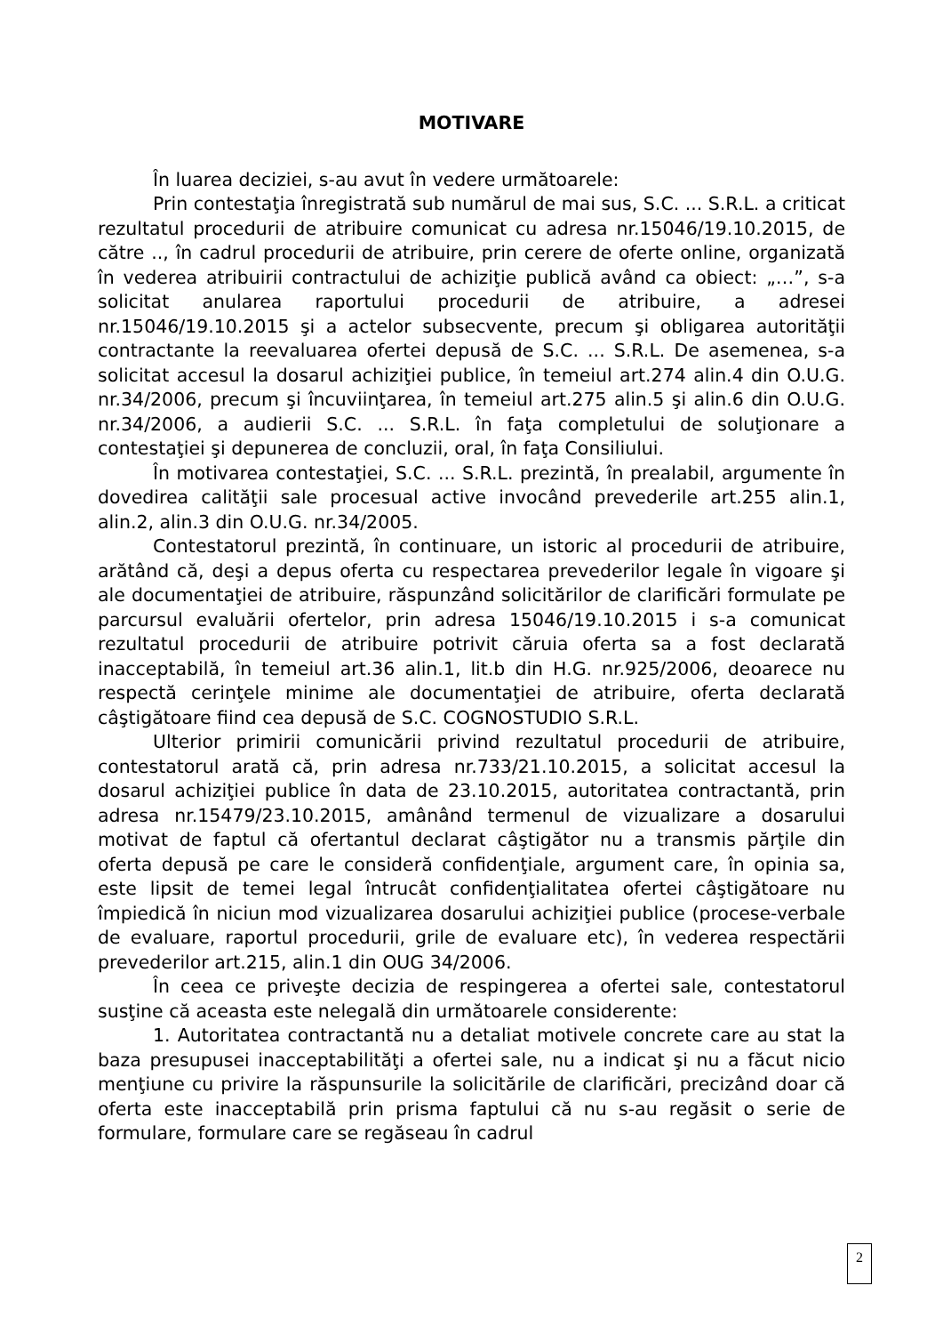MOTIVARE
În luarea deciziei, s-au avut în vedere următoarele:
Prin contestaţia înregistrată sub numărul de mai sus, S.C. ... S.R.L. a criticat rezultatul procedurii de atribuire comunicat cu adresa nr.15046/19.10.2015, de către .., în cadrul procedurii de atribuire, prin cerere de oferte online, organizată în vederea atribuirii contractului de achiziţie publică având ca obiect: „…”, s-a solicitat anularea raportului procedurii de atribuire, a adresei nr.15046/19.10.2015 şi a actelor subsecvente, precum şi obligarea autorităţii contractante la reevaluarea ofertei depusă de S.C. ... S.R.L. De asemenea, s-a solicitat accesul la dosarul achiziţiei publice, în temeiul art.274 alin.4 din O.U.G. nr.34/2006, precum şi încuviinţarea, în temeiul art.275 alin.5 şi alin.6 din O.U.G. nr.34/2006, a audierii S.C. ... S.R.L. în faţa completului de soluţionare a contestaţiei şi depunerea de concluzii, oral, în faţa Consiliului.
În motivarea contestaţiei, S.C. ... S.R.L. prezintă, în prealabil, argumente în dovedirea calităţii sale procesual active invocând prevederile art.255 alin.1, alin.2, alin.3 din O.U.G. nr.34/2005.
Contestatorul prezintă, în continuare, un istoric al procedurii de atribuire, arătând că, deşi a depus oferta cu respectarea prevederilor legale în vigoare şi ale documentaţiei de atribuire, răspunzând solicitărilor de clarificări formulate pe parcursul evaluării ofertelor, prin adresa 15046/19.10.2015 i s-a comunicat rezultatul procedurii de atribuire potrivit căruia oferta sa a fost declarată inacceptabilă, în temeiul art.36 alin.1, lit.b din H.G. nr.925/2006, deoarece nu respectă cerinţele minime ale documentaţiei de atribuire, oferta declarată câştigătoare fiind cea depusă de S.C. COGNOSTUDIO S.R.L.
Ulterior primirii comunicării privind rezultatul procedurii de atribuire, contestatorul arată că, prin adresa nr.733/21.10.2015, a solicitat accesul la dosarul achiziţiei publice în data de 23.10.2015, autoritatea contractantă, prin adresa nr.15479/23.10.2015, amânând termenul de vizualizare a dosarului motivat de faptul că ofertantul declarat câştigător nu a transmis părţile din oferta depusă pe care le consideră confidenţiale, argument care, în opinia sa, este lipsit de temei legal întrucât confidenţialitatea ofertei câştigătoare nu împiedică în niciun mod vizualizarea dosarului achiziţiei publice (procese-verbale de evaluare, raportul procedurii, grile de evaluare etc), în vederea respectării prevederilor art.215, alin.1 din OUG 34/2006.
În ceea ce priveşte decizia de respingerea a ofertei sale, contestatorul susţine că aceasta este nelegală din următoarele considerente:
1. Autoritatea contractantă nu a detaliat motivele concrete care au stat la baza presupusei inacceptabilităţi a ofertei sale, nu a indicat şi nu a făcut nicio menţiune cu privire la răspunsurile la solicitările de clarificări, precizând doar că oferta este inacceptabilă prin prisma faptului că nu s-au regăsit o serie de formulare, formulare care se regăseau în cadrul
2